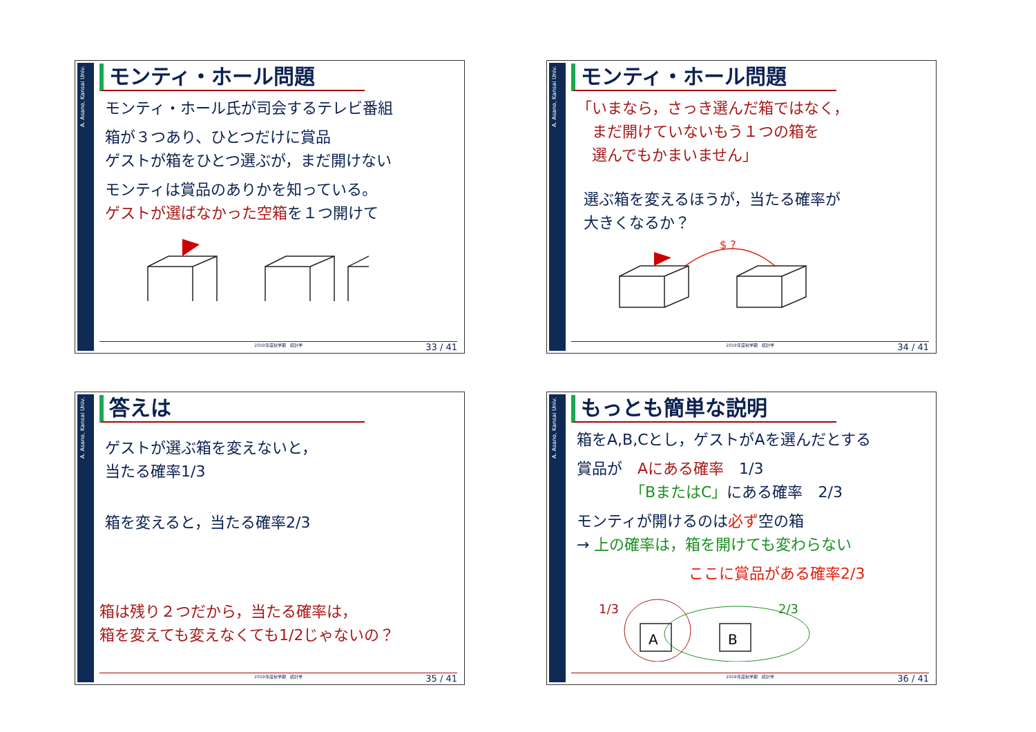A. Asano, Kansai Univ.
モンティ・ホール問題
モンティ・ホール氏が司会するテレビ番組
箱が３つあり、ひとつだけに賞品
ゲストが箱をひとつ選ぶが，まだ開けない
モンティは賞品のありかを知っている。
ゲストが選ばなかった空箱を１つ開けて
2019年度秋学期　統計学 33 / 41
A. Asano, Kansai Univ.
モンティ・ホール問題
「いまなら，さっき選んだ箱ではなく，
　まだ開けていないもう１つの箱を
　選んでもかまいません」
選ぶ箱を変えるほうが，当たる確率が
大きくなるか？
$ ?
2019年度秋学期　統計学 34 / 41
A. Asano, Kansai Univ.
答えは
ゲストが選ぶ箱を変えないと，
当たる確率1/3
箱を変えると，当たる確率2/3
箱は残り２つだから，当たる確率は，
箱を変えても変えなくても1/2じゃないの？
2019年度秋学期　統計学 35 / 41
A. Asano, Kansai Univ.
もっとも簡単な説明
箱をA,B,Cとし，ゲストがAを選んだとする
賞品が　Aにある確率　1/3
　　　　「BまたはC」にある確率　2/3
モンティが開けるのは必ず空の箱
→ 上の確率は，箱を開けても変わらない
ここに賞品がある確率2/3
1/3
2/3
A
B
2019年度秋学期　統計学 36 / 41